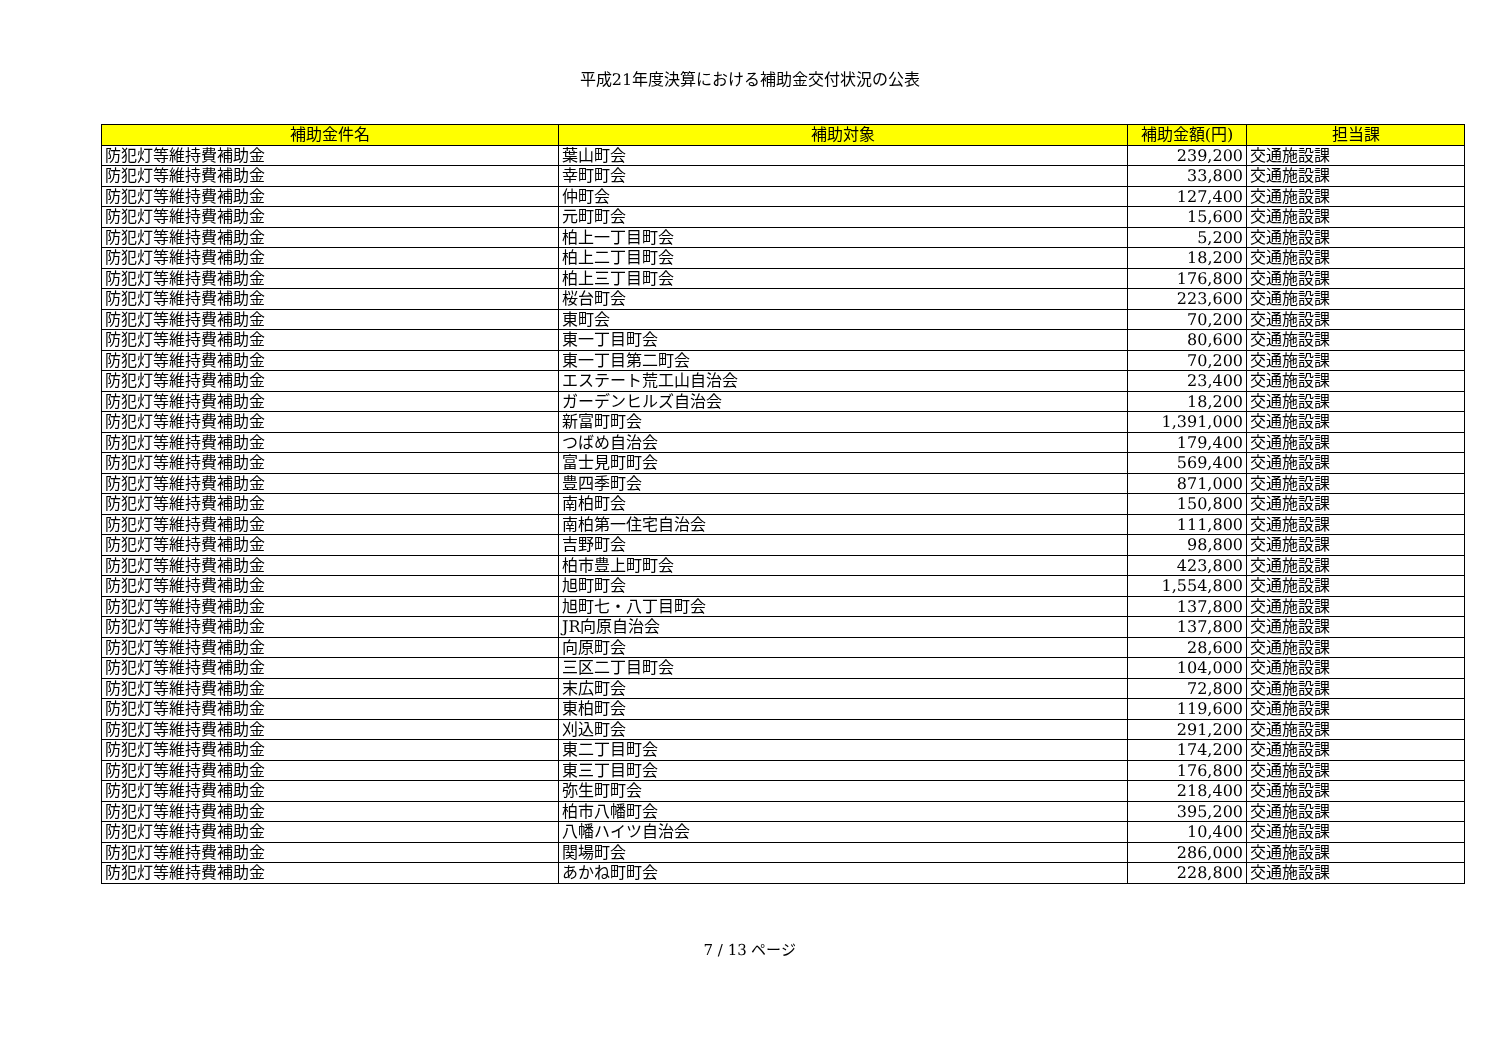平成21年度決算における補助金交付状況の公表
| 補助金件名 | 補助対象 | 補助金額(円) | 担当課 |
| --- | --- | --- | --- |
| 防犯灯等維持費補助金 | 葉山町会 | 239,200 | 交通施設課 |
| 防犯灯等維持費補助金 | 幸町町会 | 33,800 | 交通施設課 |
| 防犯灯等維持費補助金 | 仲町会 | 127,400 | 交通施設課 |
| 防犯灯等維持費補助金 | 元町町会 | 15,600 | 交通施設課 |
| 防犯灯等維持費補助金 | 柏上一丁目町会 | 5,200 | 交通施設課 |
| 防犯灯等維持費補助金 | 柏上二丁目町会 | 18,200 | 交通施設課 |
| 防犯灯等維持費補助金 | 柏上三丁目町会 | 176,800 | 交通施設課 |
| 防犯灯等維持費補助金 | 桜台町会 | 223,600 | 交通施設課 |
| 防犯灯等維持費補助金 | 東町会 | 70,200 | 交通施設課 |
| 防犯灯等維持費補助金 | 東一丁目町会 | 80,600 | 交通施設課 |
| 防犯灯等維持費補助金 | 東一丁目第二町会 | 70,200 | 交通施設課 |
| 防犯灯等維持費補助金 | エステート荒工山自治会 | 23,400 | 交通施設課 |
| 防犯灯等維持費補助金 | ガーデンヒルズ自治会 | 18,200 | 交通施設課 |
| 防犯灯等維持費補助金 | 新富町町会 | 1,391,000 | 交通施設課 |
| 防犯灯等維持費補助金 | つばめ自治会 | 179,400 | 交通施設課 |
| 防犯灯等維持費補助金 | 富士見町町会 | 569,400 | 交通施設課 |
| 防犯灯等維持費補助金 | 豊四季町会 | 871,000 | 交通施設課 |
| 防犯灯等維持費補助金 | 南柏町会 | 150,800 | 交通施設課 |
| 防犯灯等維持費補助金 | 南柏第一住宅自治会 | 111,800 | 交通施設課 |
| 防犯灯等維持費補助金 | 吉野町会 | 98,800 | 交通施設課 |
| 防犯灯等維持費補助金 | 柏市豊上町町会 | 423,800 | 交通施設課 |
| 防犯灯等維持費補助金 | 旭町町会 | 1,554,800 | 交通施設課 |
| 防犯灯等維持費補助金 | 旭町七・八丁目町会 | 137,800 | 交通施設課 |
| 防犯灯等維持費補助金 | JR向原自治会 | 137,800 | 交通施設課 |
| 防犯灯等維持費補助金 | 向原町会 | 28,600 | 交通施設課 |
| 防犯灯等維持費補助金 | 三区二丁目町会 | 104,000 | 交通施設課 |
| 防犯灯等維持費補助金 | 末広町会 | 72,800 | 交通施設課 |
| 防犯灯等維持費補助金 | 東柏町会 | 119,600 | 交通施設課 |
| 防犯灯等維持費補助金 | 刈込町会 | 291,200 | 交通施設課 |
| 防犯灯等維持費補助金 | 東二丁目町会 | 174,200 | 交通施設課 |
| 防犯灯等維持費補助金 | 東三丁目町会 | 176,800 | 交通施設課 |
| 防犯灯等維持費補助金 | 弥生町町会 | 218,400 | 交通施設課 |
| 防犯灯等維持費補助金 | 柏市八幡町会 | 395,200 | 交通施設課 |
| 防犯灯等維持費補助金 | 八幡ハイツ自治会 | 10,400 | 交通施設課 |
| 防犯灯等維持費補助金 | 関場町会 | 286,000 | 交通施設課 |
| 防犯灯等維持費補助金 | あかね町町会 | 228,800 | 交通施設課 |
7 / 13 ページ